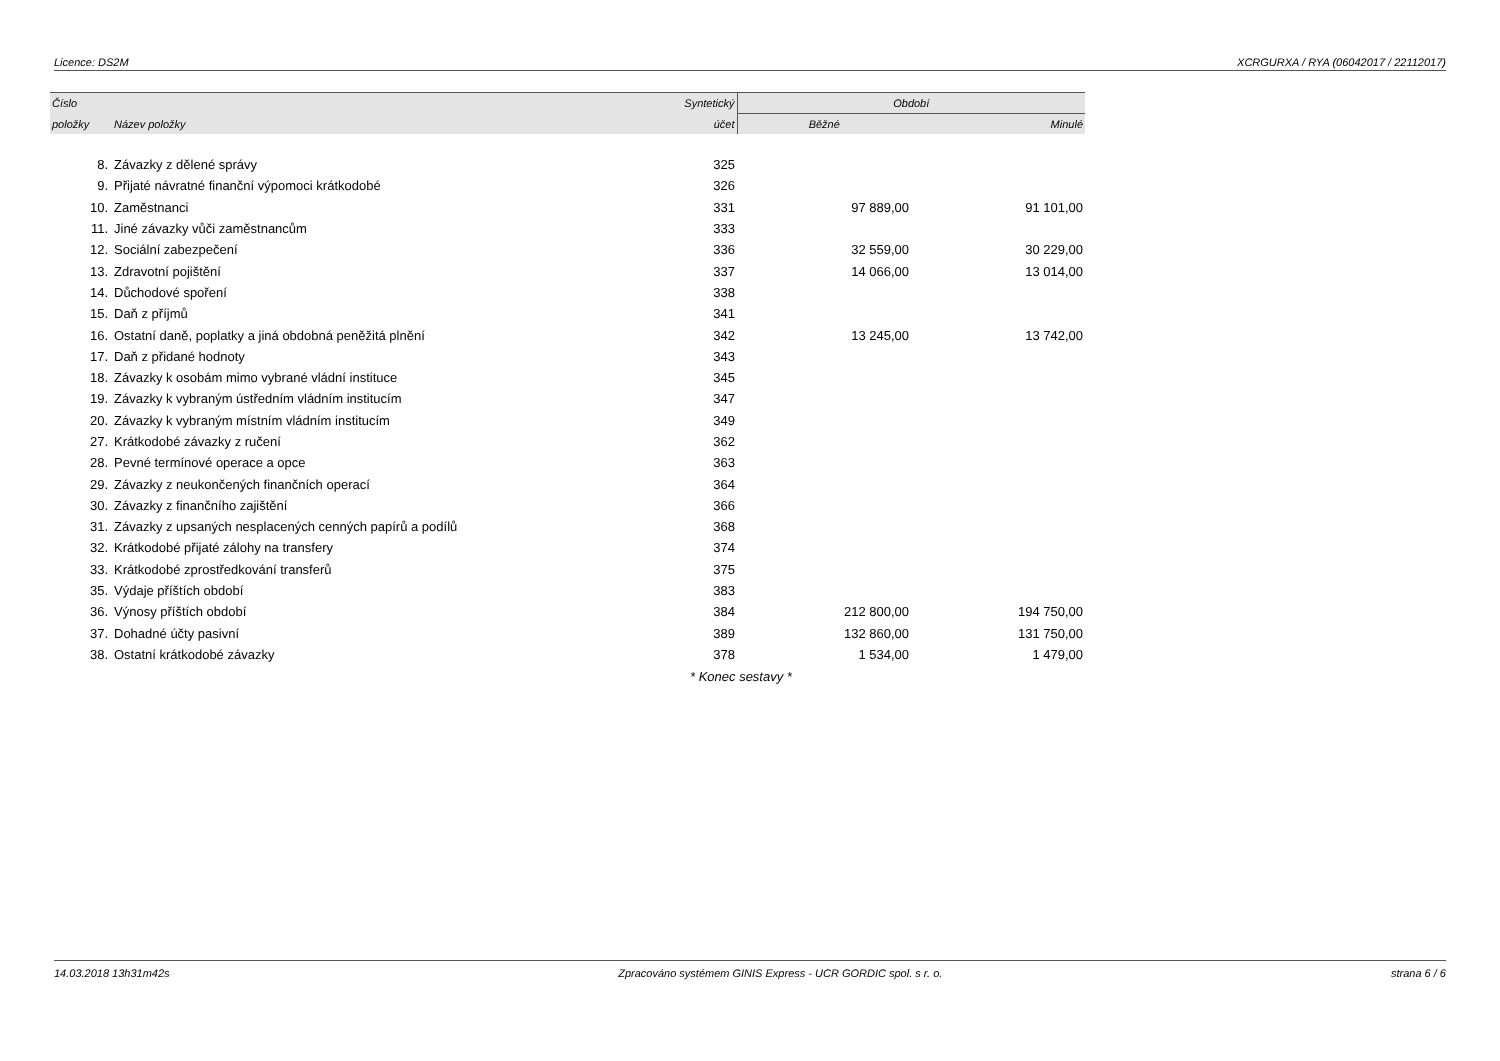Licence: DS2M XCRGURXA / RYA (06042017 / 22112017)
| Číslo | | Syntetický | Období | |
| --- | --- | --- | --- | --- |
| položky | Název položky | účet | Běžné | Minulé |
| 8. | Závazky z dělené správy | 325 | | |
| 9. | Přijaté návratné finanční výpomoci krátkodobé | 326 | | |
| 10. | Zaměstnanci | 331 | 97 889,00 | 91 101,00 |
| 11. | Jiné závazky vůči zaměstnancům | 333 | | |
| 12. | Sociální zabezpečení | 336 | 32 559,00 | 30 229,00 |
| 13. | Zdravotní pojištění | 337 | 14 066,00 | 13 014,00 |
| 14. | Důchodové spoření | 338 | | |
| 15. | Daň z příjmů | 341 | | |
| 16. | Ostatní daně, poplatky a jiná obdobná peněžitá plnění | 342 | 13 245,00 | 13 742,00 |
| 17. | Daň z přidané hodnoty | 343 | | |
| 18. | Závazky k osobám mimo vybrané vládní instituce | 345 | | |
| 19. | Závazky k vybraným ústředním vládním institucím | 347 | | |
| 20. | Závazky k vybraným místním vládním institucím | 349 | | |
| 27. | Krátkodobé závazky z ručení | 362 | | |
| 28. | Pevné termínové operace a opce | 363 | | |
| 29. | Závazky z neukončených finančních operací | 364 | | |
| 30. | Závazky z finančního zajištění | 366 | | |
| 31. | Závazky z upsaných nesplacených cenných papírů a podílů | 368 | | |
| 32. | Krátkodobé přijaté zálohy na transfery | 374 | | |
| 33. | Krátkodobé zprostředkování transferů | 375 | | |
| 35. | Výdaje příštích období | 383 | | |
| 36. | Výnosy příštích období | 384 | 212 800,00 | 194 750,00 |
| 37. | Dohadné účty pasivní | 389 | 132 860,00 | 131 750,00 |
| 38. | Ostatní krátkodobé závazky | 378 | 1 534,00 | 1 479,00 |
| * Konec sestavy * | | | | |
14.03.2018 13h31m42s Zpracováno systémem GINIS Express - UCR GORDIC spol. s r. o. strana 6 / 6